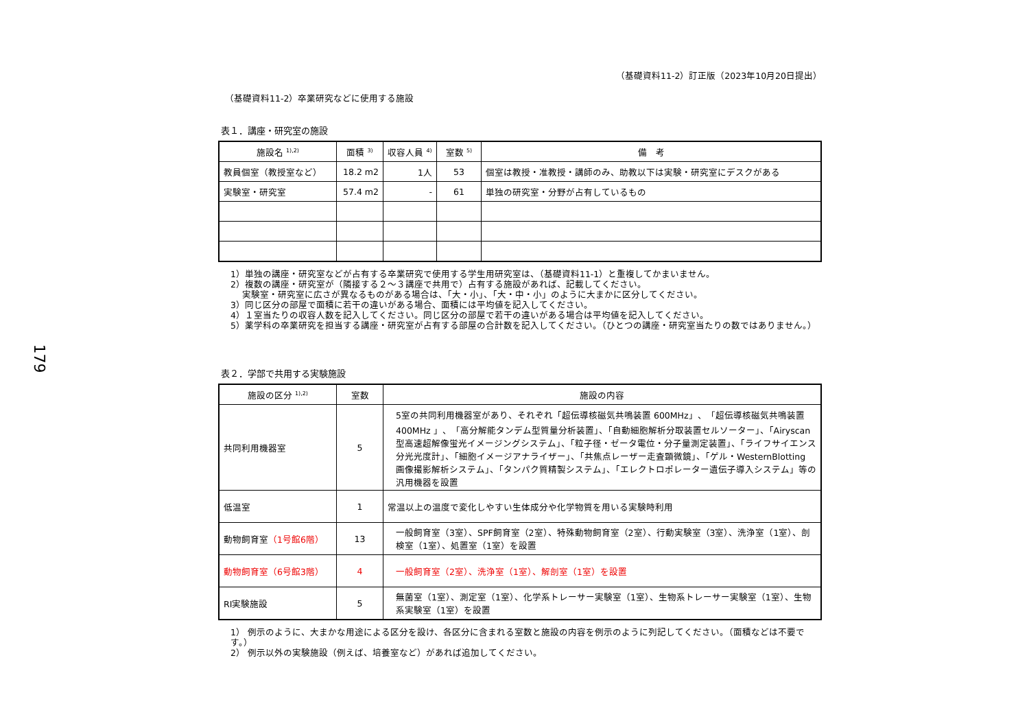179
（基礎資料11-2）訂正版（2023年10月20日提出）
（基礎資料11-2）卒業研究などに使用する施設
表１．講座・研究室の施設
| 施設名 <sup>1),2)</sup> | 面積 <sup>3)</sup> | 収容人員 <sup>4)</sup> | 室数 <sup>5)</sup> | 備 考 |
| --- | --- | --- | --- | --- |
| 教員個室（教授室など） | 18.2 m2 | 1人 | 53 | 個室は教授・准教授・講師のみ、助教以下は実験・研究室にデスクがある |
| 実験室・研究室 | 57.4 m2 | - | 61 | 単独の研究室・分野が占有しているもの |
1）単独の講座・研究室などが占有する卒業研究で使用する学生用研究室は、（基礎資料11-1）と重複してかまいません。
2）複数の講座・研究室が（隣接する２～３講座で共用で）占有する施設があれば、記載してください。
　 実験室・研究室に広さが異なるものがある場合は、「大・小」、「大・中・小」のように大まかに区分してください。
3）同じ区分の部屋で面積に若干の違いがある場合、面積には平均値を記入してください。
4）１室当たりの収容人数を記入してください。同じ区分の部屋で若干の違いがある場合は平均値を記入してください。
5）薬学科の卒業研究を担当する講座・研究室が占有する部屋の合計数を記入してください。（ひとつの講座・研究室当たりの数ではありません。）
表２．学部で共用する実験施設
| 施設の区分 <sup>1),2)</sup> | 室数 | 施設の内容 |
| --- | --- | --- |
| 共同利用機器室 | 5 | 5室の共同利用機器室があり、それぞれ「超伝導核磁気共鳴装置 600MHz」、「超伝導核磁気共鳴装置400MHz 」、「高分解能タンデム型質量分析装置」、「自動細胞解析分取装置セルソーター」、「Airyscan型高速超解像蛍光イメージングシステム」、「粒子径・ゼータ電位・分子量測定装置」、「ライフサイエンス分光光度計」、「細胞イメージアナライザー」、「共焦点レーザー走査顕微鏡」、「ゲル・WesternBlotting 画像撮影解析システム」、「タンパク質精製システム」、「エレクトロポレーター遺伝子導入システム」等の汎用機器を設置 |
| 低温室 | 1 | 常温以上の温度で変化しやすい生体成分や化学物質を用いる実験時利用 |
| 動物飼育室 （1号館6階） | 13 | 一般飼育室（3室）、SPF飼育室（2室）、特殊動物飼育室（2室）、行動実験室（3室）、洗浄室（1室）、剖検室（1室）、処置室（1室）を設置 |
| 動物飼育室（6号館3階） | 4 | 一般飼育室（2室）、洗浄室（1室）、解剖室（1室）を設置 |
| RI実験施設 | 5 | 無菌室（1室）、測定室（1室）、化学系トレーサー実験室（1室）、生物系トレーサー実験室（1室）、生物系実験室（1室）を設置 |
1） 例示のように、大まかな用途による区分を設け、各区分に含まれる室数と施設の内容を例示のように列記してください。（面積などは不要です。）
2） 例示以外の実験施設（例えば、培養室など）があれば追加してください。